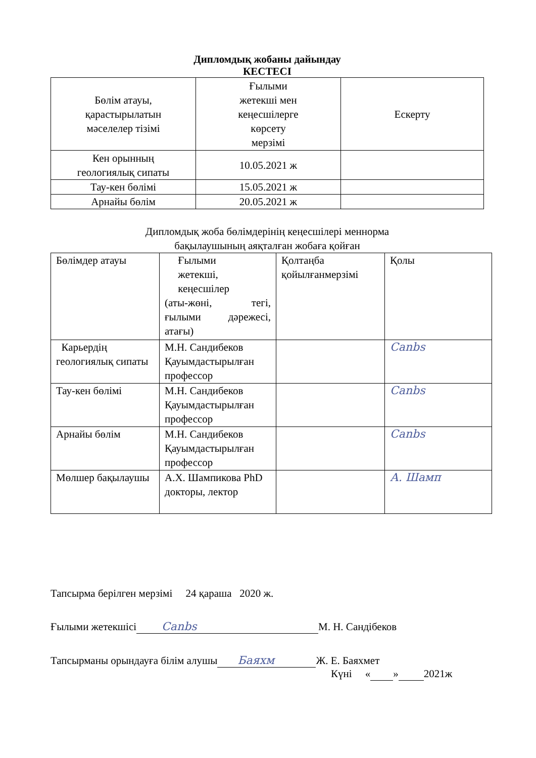Дипломдық жобаны дайындау
КЕСТЕСІ
| Бөлім атауы, қарастырылатын мәселелер тізімі | Ғылыми жетекші мен кеңесшілерге көрсету мерзімі | Ескерту |
| Кен орынның геологиялық сипаты | 10.05.2021 ж | |
| Тау-кен бөлімі | 15.05.2021 ж | |
| Арнайы бөлім | 20.05.2021 ж | |
Дипломдық жоба бөлімдерінің кеңесшілері меннорма
бақылаушының аяқталған жобаға қойған
| Бөлімдер атауы | Ғылыми жетекші, кеңесшілер (аты-жөні, тегі, ғылыми дәрежесі, атағы) | Қолтаңба қойылғанмерзімі | Қолы |
| Карьердің геологиялық сипаты | М.Н. Сандибеков Қауымдастырылған профессор | | Cаnbs |
| Тау-кен бөлімі | М.Н. Сандибеков Қауымдастырылған профессор | | Cаnbs |
| Арнайы бөлім | М.Н. Сандибеков Қауымдастырылған профессор | | Cаnbs |
| Мөлшер бақылаушы | А.Х. Шампикова PhD докторы, лектор | | А. Шамп |
Тапсырма берілген мерзімі 24 қараша 2020 ж.
Ғылыми жетекшісі Cаnbs М. Н. Сандібеков
Тапсырманы орындауға білім алушы Баяхм Ж. Е. Баяхмет
Күні « » 2021ж